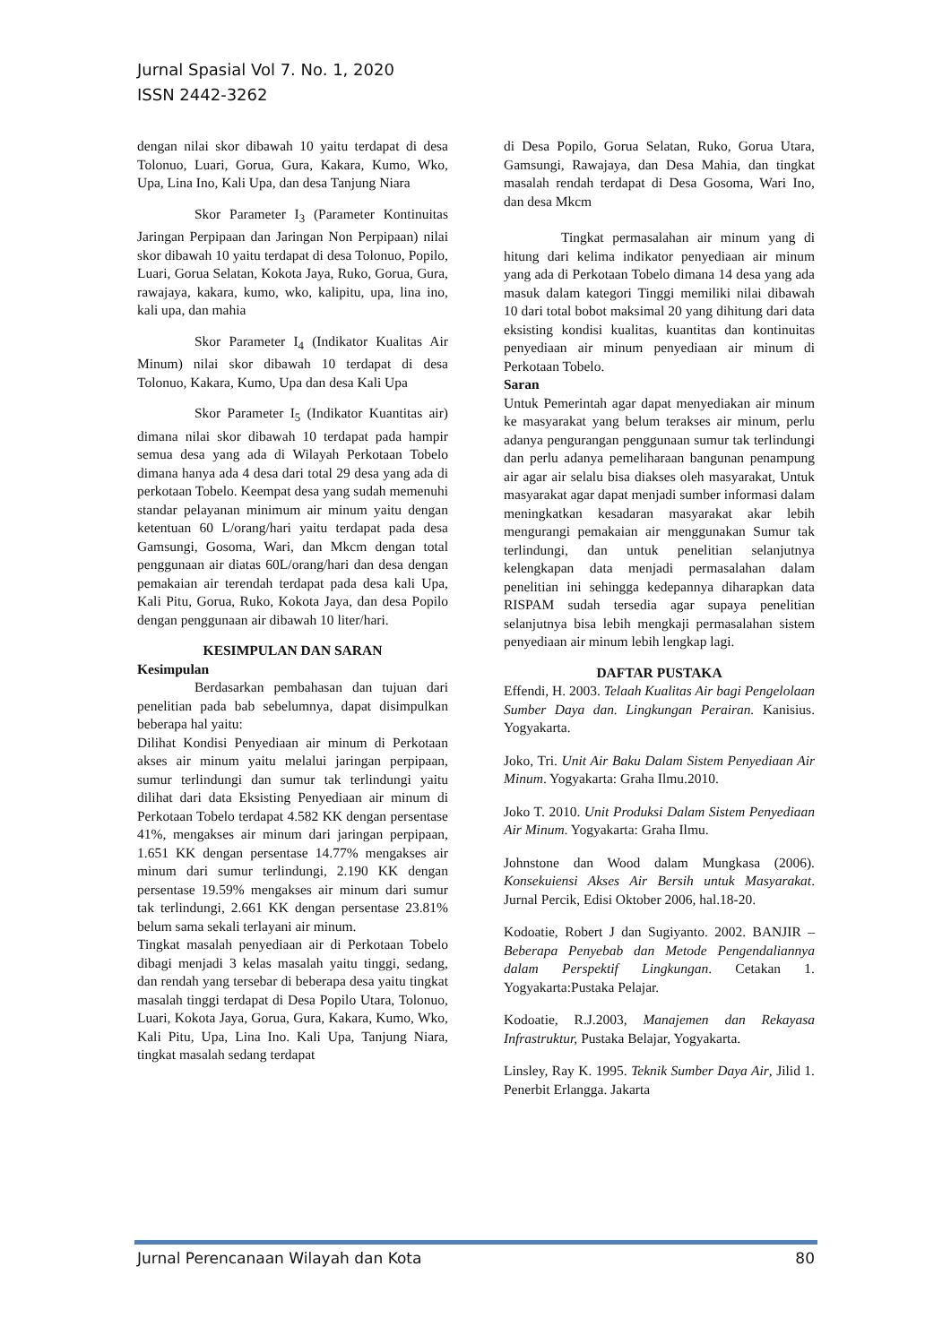Jurnal Spasial Vol 7. No. 1, 2020
ISSN 2442-3262
dengan nilai skor dibawah 10 yaitu terdapat di desa Tolonuo, Luari, Gorua, Gura, Kakara, Kumo, Wko, Upa, Lina Ino, Kali Upa, dan desa Tanjung Niara
Skor Parameter I<sub>3</sub> (Parameter Kontinuitas Jaringan Perpipaan dan Jaringan Non Perpipaan) nilai skor dibawah 10 yaitu terdapat di desa Tolonuo, Popilo, Luari, Gorua Selatan, Kokota Jaya, Ruko, Gorua, Gura, rawajaya, kakara, kumo, wko, kalipitu, upa, lina ino, kali upa, dan mahia
Skor Parameter I<sub>4</sub> (Indikator Kualitas Air Minum) nilai skor dibawah 10 terdapat di desa Tolonuo, Kakara, Kumo, Upa dan desa Kali Upa
Skor Parameter I<sub>5</sub> (Indikator Kuantitas air) dimana nilai skor dibawah 10 terdapat pada hampir semua desa yang ada di Wilayah Perkotaan Tobelo dimana hanya ada 4 desa dari total 29 desa yang ada di perkotaan Tobelo. Keempat desa yang sudah memenuhi standar pelayanan minimum air minum yaitu dengan ketentuan 60 L/orang/hari yaitu terdapat pada desa Gamsungi, Gosoma, Wari, dan Mkcm dengan total penggunaan air diatas 60L/orang/hari dan desa dengan pemakaian air terendah terdapat pada desa kali Upa, Kali Pitu, Gorua, Ruko, Kokota Jaya, dan desa Popilo dengan penggunaan air dibawah 10 liter/hari.
KESIMPULAN DAN SARAN
Kesimpulan
Berdasarkan pembahasan dan tujuan dari penelitian pada bab sebelumnya, dapat disimpulkan beberapa hal yaitu:
Dilihat Kondisi Penyediaan air minum di Perkotaan akses air minum yaitu melalui jaringan perpipaan, sumur terlindungi dan sumur tak terlindungi yaitu dilihat dari data Eksisting Penyediaan air minum di Perkotaan Tobelo terdapat 4.582 KK dengan persentase 41%, mengakses air minum dari jaringan perpipaan, 1.651 KK dengan persentase 14.77% mengakses air minum dari sumur terlindungi, 2.190 KK dengan persentase 19.59% mengakses air minum dari sumur tak terlindungi, 2.661 KK dengan persentase 23.81% belum sama sekali terlayani air minum.
Tingkat masalah penyediaan air di Perkotaan Tobelo dibagi menjadi 3 kelas masalah yaitu tinggi, sedang, dan rendah yang tersebar di beberapa desa yaitu tingkat masalah tinggi terdapat di Desa Popilo Utara, Tolonuo, Luari, Kokota Jaya, Gorua, Gura, Kakara, Kumo, Wko, Kali Pitu, Upa, Lina Ino. Kali Upa, Tanjung Niara, tingkat masalah sedang terdapat
di Desa Popilo, Gorua Selatan, Ruko, Gorua Utara, Gamsungi, Rawajaya, dan Desa Mahia, dan tingkat masalah rendah terdapat di Desa Gosoma, Wari Ino, dan desa Mkcm
Tingkat permasalahan air minum yang di hitung dari kelima indikator penyediaan air minum yang ada di Perkotaan Tobelo dimana 14 desa yang ada masuk dalam kategori Tinggi memiliki nilai dibawah 10 dari total bobot maksimal 20 yang dihitung dari data eksisting kondisi kualitas, kuantitas dan kontinuitas penyediaan air minum penyediaan air minum di Perkotaan Tobelo.
Saran
Untuk Pemerintah agar dapat menyediakan air minum ke masyarakat yang belum terakses air minum, perlu adanya pengurangan penggunaan sumur tak terlindungi dan perlu adanya pemeliharaan bangunan penampung air agar air selalu bisa diakses oleh masyarakat, Untuk masyarakat agar dapat menjadi sumber informasi dalam meningkatkan kesadaran masyarakat akar lebih mengurangi pemakaian air menggunakan Sumur tak terlindungi, dan untuk penelitian selanjutnya kelengkapan data menjadi permasalahan dalam penelitian ini sehingga kedepannya diharapkan data RISPAM sudah tersedia agar supaya penelitian selanjutnya bisa lebih mengkaji permasalahan sistem penyediaan air minum lebih lengkap lagi.
DAFTAR PUSTAKA
Effendi, H. 2003. Telaah Kualitas Air bagi Pengelolaan Sumber Daya dan. Lingkungan Perairan. Kanisius. Yogyakarta.
Joko, Tri. Unit Air Baku Dalam Sistem Penyediaan Air Minum. Yogyakarta: Graha Ilmu.2010.
Joko T. 2010. Unit Produksi Dalam Sistem Penyediaan Air Minum. Yogyakarta: Graha Ilmu.
Johnstone dan Wood dalam Mungkasa (2006). Konsekuiensi Akses Air Bersih untuk Masyarakat. Jurnal Percik, Edisi Oktober 2006, hal.18-20.
Kodoatie, Robert J dan Sugiyanto. 2002. BANJIR – Beberapa Penyebab dan Metode Pengendaliannya dalam Perspektif Lingkungan. Cetakan 1. Yogyakarta:Pustaka Pelajar.
Kodoatie, R.J.2003, Manajemen dan Rekayasa Infrastruktur, Pustaka Belajar, Yogyakarta.
Linsley, Ray K. 1995. Teknik Sumber Daya Air, Jilid 1. Penerbit Erlangga. Jakarta
Jurnal Perencanaan Wilayah dan Kota 80